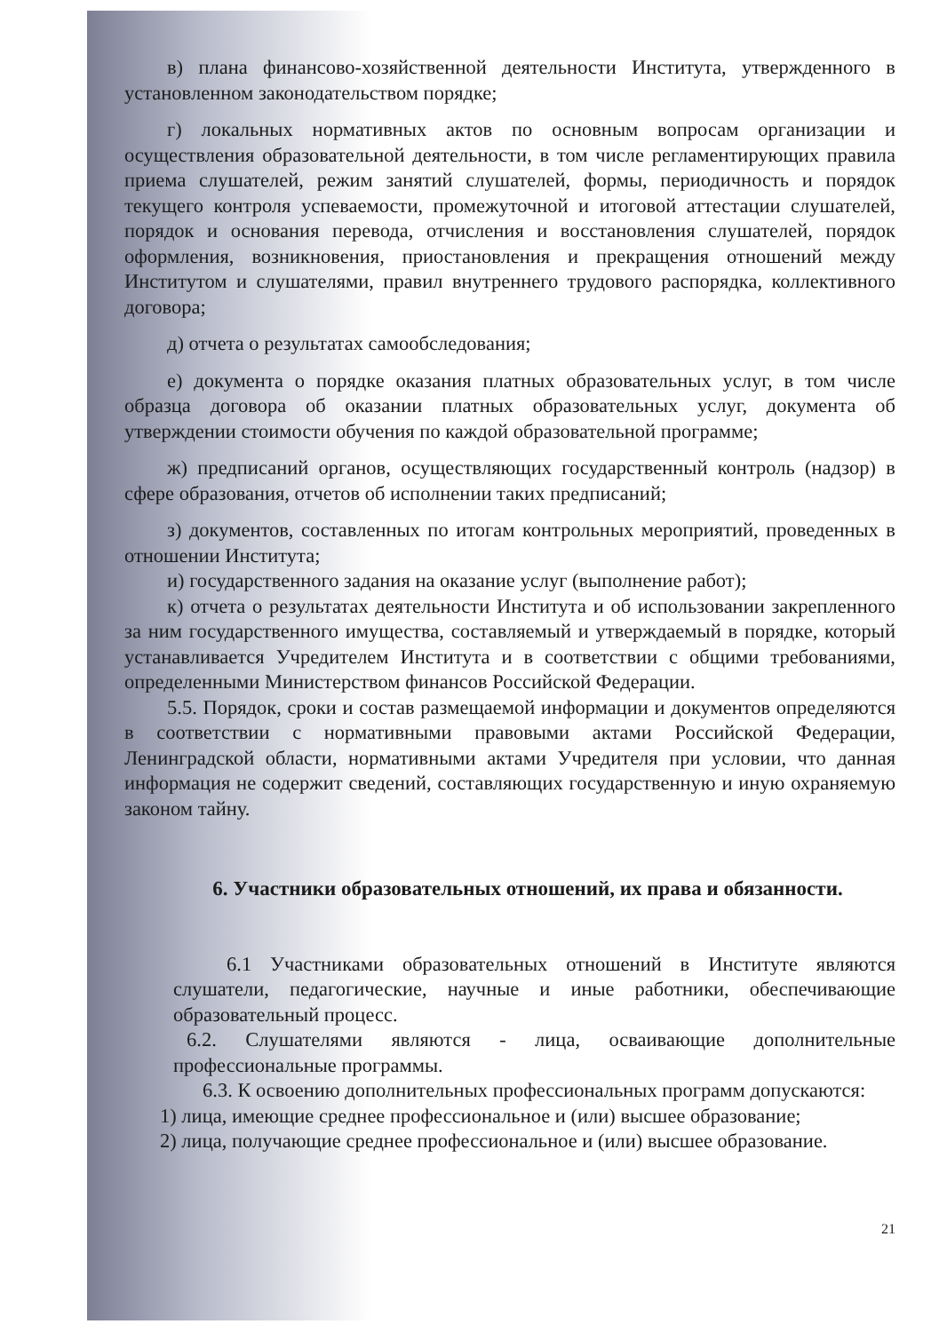в) плана финансово-хозяйственной деятельности Института, утвержденного в установленном законодательством порядке;
г) локальных нормативных актов по основным вопросам организации и осуществления образовательной деятельности, в том числе регламентирующих правила приема слушателей, режим занятий слушателей, формы, периодичность и порядок текущего контроля успеваемости, промежуточной и итоговой аттестации слушателей, порядок и основания перевода, отчисления и восстановления слушателей, порядок оформления, возникновения, приостановления и прекращения отношений между Институтом и слушателями, правил внутреннего трудового распорядка, коллективного договора;
д) отчета о результатах самообследования;
е) документа о порядке оказания платных образовательных услуг, в том числе образца договора об оказании платных образовательных услуг, документа об утверждении стоимости обучения по каждой образовательной программе;
ж) предписаний органов, осуществляющих государственный контроль (надзор) в сфере образования, отчетов об исполнении таких предписаний;
з) документов, составленных по итогам контрольных мероприятий, проведенных в отношении Института;
и) государственного задания на оказание услуг (выполнение работ);
к) отчета о результатах деятельности Института и об использовании закрепленного за ним государственного имущества, составляемый и утверждаемый в порядке, который устанавливается Учредителем Института и в соответствии с общими требованиями, определенными Министерством финансов Российской Федерации.
5.5. Порядок, сроки и состав размещаемой информации и документов определяются в соответствии с нормативными правовыми актами Российской Федерации, Ленинградской области, нормативными актами Учредителя при условии, что данная информация не содержит сведений, составляющих государственную и иную охраняемую законом тайну.
6. Участники образовательных отношений, их права и обязанности.
6.1 Участниками образовательных отношений в Институте являются слушатели, педагогические, научные и иные работники, обеспечивающие образовательный процесс.
6.2. Слушателями являются - лица, осваивающие дополнительные профессиональные программы.
6.3. К освоению дополнительных профессиональных программ допускаются:
1) лица, имеющие среднее профессиональное и (или) высшее образование;
2) лица, получающие среднее профессиональное и (или) высшее образование.
21